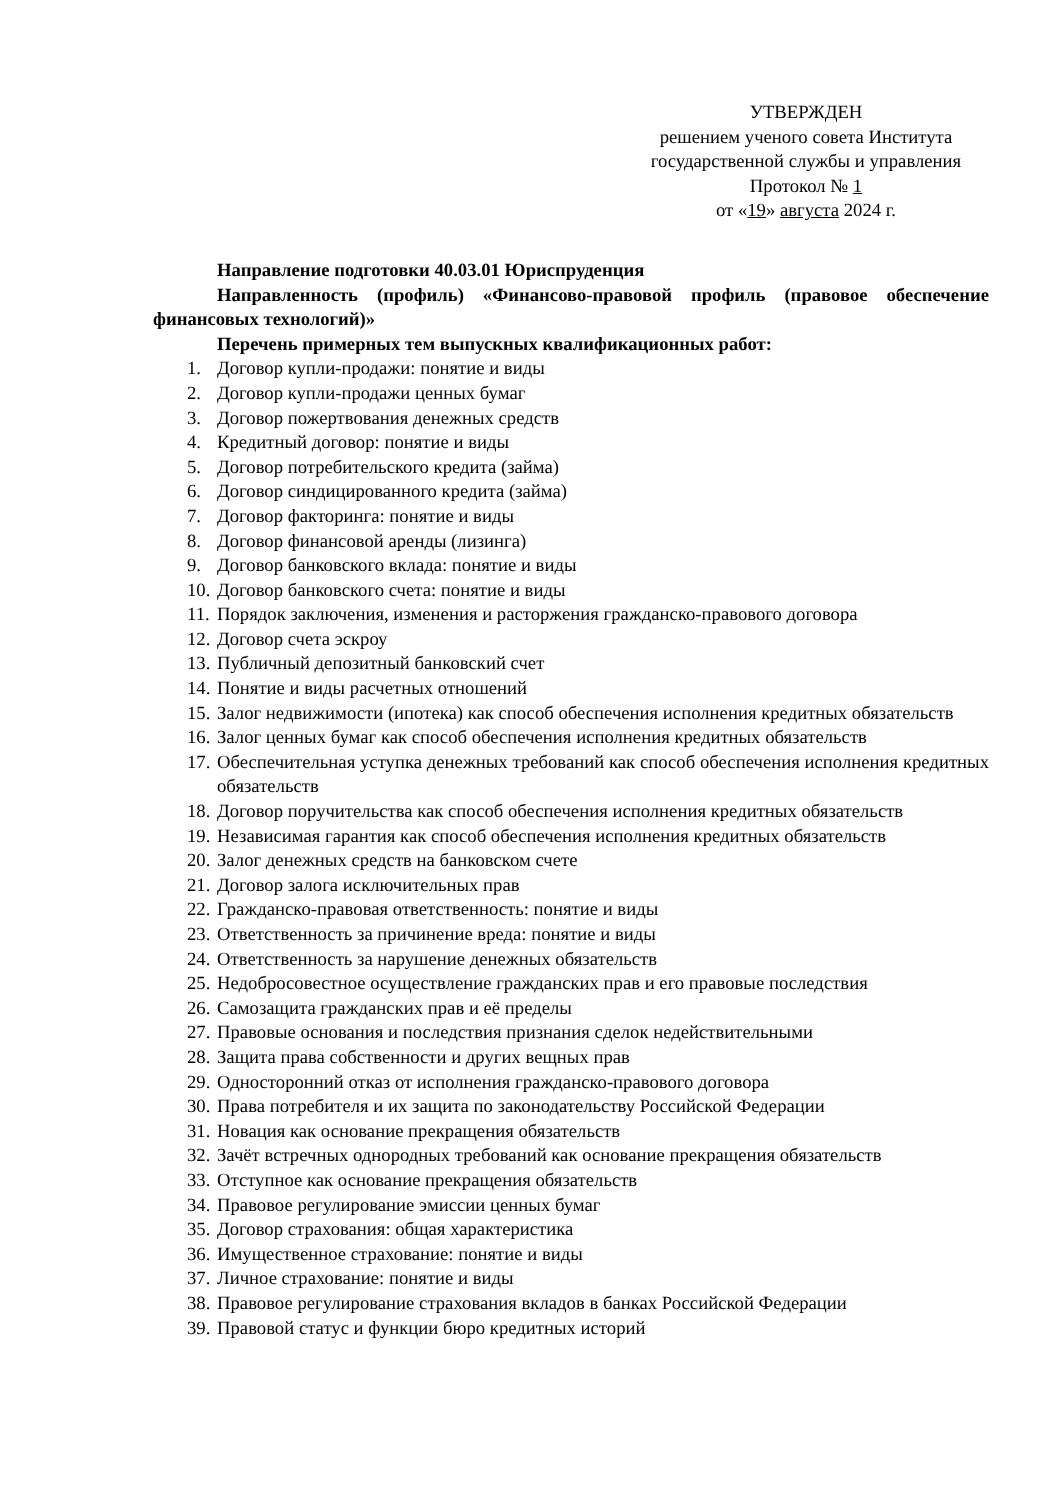УТВЕРЖДЕН
решением ученого совета Института
государственной службы и управления
Протокол № 1
от «19» августа 2024 г.
Направление подготовки 40.03.01 Юриспруденция
Направленность (профиль) «Финансово-правовой профиль (правовое обеспечение финансовых технологий)»
Перечень примерных тем выпускных квалификационных работ:
1. Договор купли-продажи: понятие и виды
2. Договор купли-продажи ценных бумаг
3. Договор пожертвования денежных средств
4. Кредитный договор: понятие и виды
5. Договор потребительского кредита (займа)
6. Договор синдицированного кредита (займа)
7. Договор факторинга: понятие и виды
8. Договор финансовой аренды (лизинга)
9. Договор банковского вклада: понятие и виды
10. Договор банковского счета: понятие и виды
11. Порядок заключения, изменения и расторжения гражданско-правового договора
12. Договор счета эскроу
13. Публичный депозитный банковский счет
14. Понятие и виды расчетных отношений
15. Залог недвижимости (ипотека) как способ обеспечения исполнения кредитных обязательств
16. Залог ценных бумаг как способ обеспечения исполнения кредитных обязательств
17. Обеспечительная уступка денежных требований как способ обеспечения исполнения кредитных обязательств
18. Договор поручительства как способ обеспечения исполнения кредитных обязательств
19. Независимая гарантия как способ обеспечения исполнения кредитных обязательств
20. Залог денежных средств на банковском счете
21. Договор залога исключительных прав
22. Гражданско-правовая ответственность: понятие и виды
23. Ответственность за причинение вреда: понятие и виды
24. Ответственность за нарушение денежных обязательств
25. Недобросовестное осуществление гражданских прав и его правовые последствия
26. Самозащита гражданских прав и её пределы
27. Правовые основания и последствия признания сделок недействительными
28. Защита права собственности и других вещных прав
29. Односторонний отказ от исполнения гражданско-правового договора
30. Права потребителя и их защита по законодательству Российской Федерации
31. Новация как основание прекращения обязательств
32. Зачёт встречных однородных требований как основание прекращения обязательств
33. Отступное как основание прекращения обязательств
34. Правовое регулирование эмиссии ценных бумаг
35. Договор страхования: общая характеристика
36. Имущественное страхование: понятие и виды
37. Личное страхование: понятие и виды
38. Правовое регулирование страхования вкладов в банках Российской Федерации
39. Правовой статус и функции бюро кредитных историй